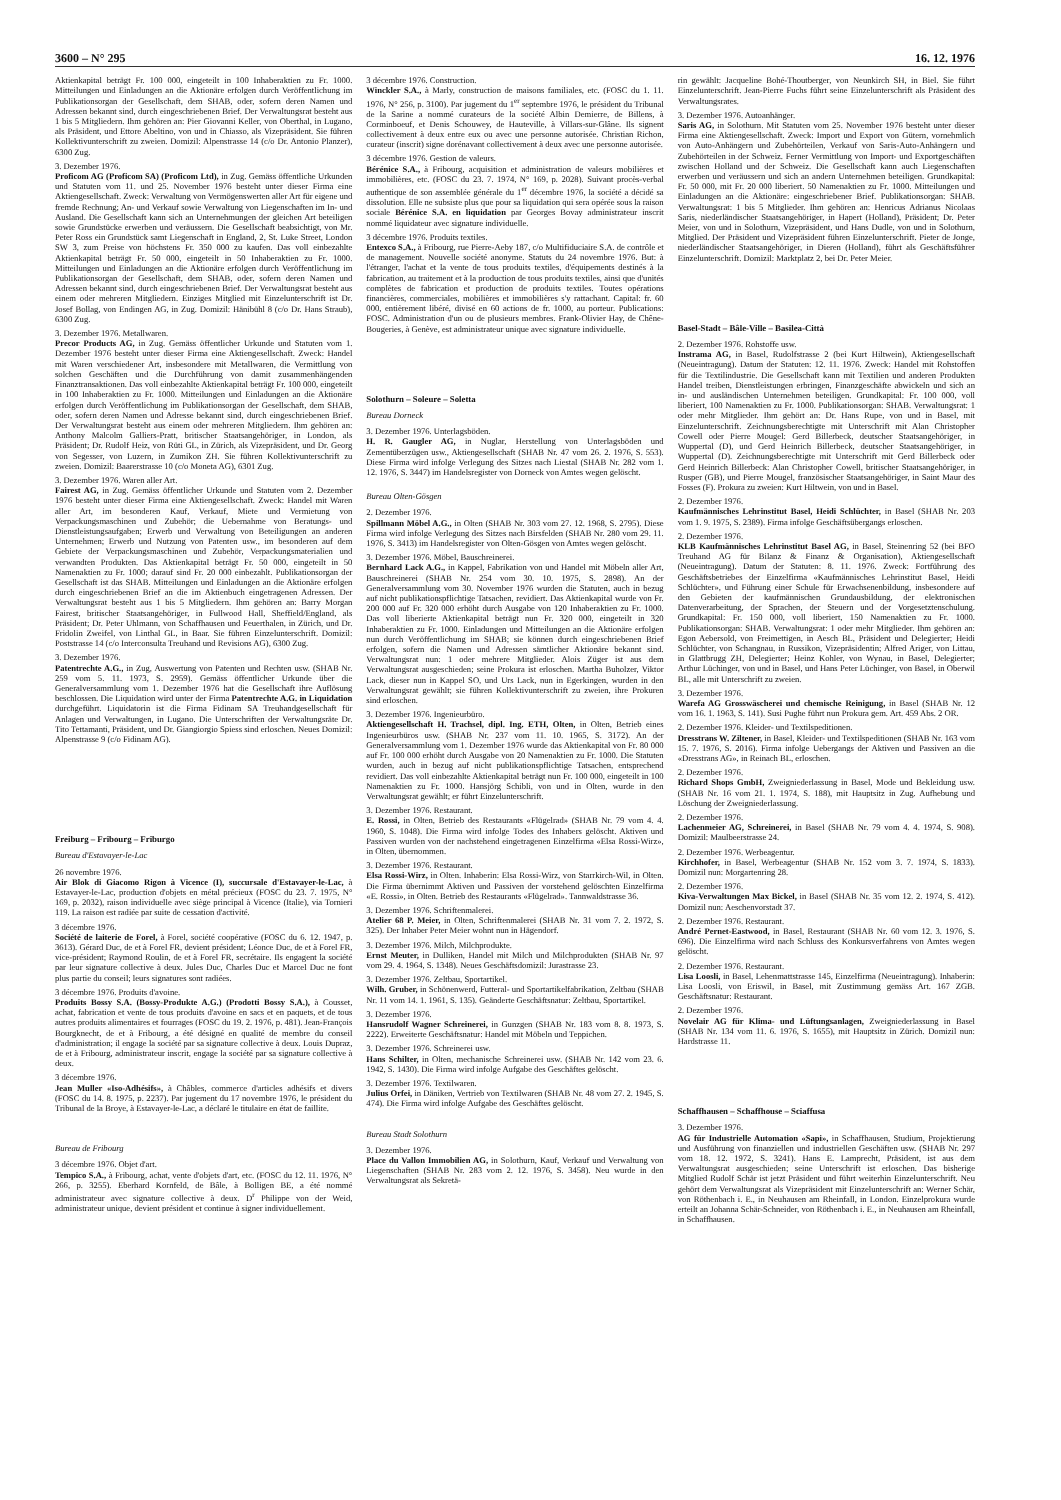3600 – N° 295 16. 12. 1976
Aktienkapital beträgt Fr. 100 000, eingeteilt in 100 Inhaberaktien zu Fr. 1000. Mitteilungen und Einladungen an die Aktionäre erfolgen durch Veröffentlichung im Publikationsorgan der Gesellschaft, dem SHAB, oder, sofern deren Namen und Adressen bekannt sind, durch eingeschriebenen Brief. Der Verwaltungsrat besteht aus 1 bis 5 Mitgliedern. Ihm gehören an: Pier Giovanni Keller, von Oberthal, in Lugano, als Präsident, und Ettore Abeltino, von und in Chiasso, als Vizepräsident. Sie führen Kollektivunterschrift zu zweien. Domizil: Alpenstrasse 14 (c/o Dr. Antonio Planzer), 6300 Zug.
3. Dezember 1976.
Proficom AG (Proficom SA) (Proficom Ltd), in Zug. Gemäss öffentliche Urkunden und Statuten vom 11. und 25. November 1976 besteht unter dieser Firma eine Aktiengesellschaft. Zweck: Verwaltung von Vermögenswerten aller Art für eigene und fremde Rechnung; An- und Verkauf sowie Verwaltung von Liegenschaften im In- und Ausland. Die Gesellschaft kann sich an Unternehmungen der gleichen Art beteiligen sowie Grundstücke erwerben und veräussern. Die Gesellschaft beabsichtigt, von Mr. Peter Ross ein Grundstück samt Liegenschaft in England, 2, St. Luke Street, London SW 3, zum Preise von höchstens Fr. 350 000 zu kaufen. Das voll einbezahlte Aktienkapital beträgt Fr. 50 000, eingeteilt in 50 Inhaberaktien zu Fr. 1000. Mitteilungen und Einladungen an die Aktionäre erfolgen durch Veröffentlichung im Publikationsorgan der Gesellschaft, dem SHAB, oder, sofern deren Namen und Adressen bekannt sind, durch eingeschriebenen Brief. Der Verwaltungsrat besteht aus einem oder mehreren Mitgliedern. Einziges Mitglied mit Einzelunterschrift ist Dr. Josef Bollag, von Endingen AG, in Zug. Domizil: Hänibühl 8 (c/o Dr. Hans Straub), 6300 Zug.
3. Dezember 1976. Metallwaren.
Precor Products AG, in Zug. Gemäss öffentlicher Urkunde und Statuten vom 1. Dezember 1976 besteht unter dieser Firma eine Aktiengesellschaft. Zweck: Handel mit Waren verschiedener Art, insbesondere mit Metallwaren, die Vermittlung von solchen Geschäften und die Durchführung von damit zusammenhängenden Finanztransaktionen. Das voll einbezahlte Aktienkapital beträgt Fr. 100 000, eingeteilt in 100 Inhaberaktien zu Fr. 1000. Mitteilungen und Einladungen an die Aktionäre erfolgen durch Veröffentlichung im Publikationsorgan der Gesellschaft, dem SHAB, oder, sofern deren Namen und Adresse bekannt sind, durch eingeschriebenen Brief. Der Verwaltungsrat besteht aus einem oder mehreren Mitgliedern. Ihm gehören an: Anthony Malcolm Galliers-Pratt, britischer Staatsangehöriger, in London, als Präsident; Dr. Rudolf Heiz, von Rüti GL, in Zürich, als Vizepräsident, und Dr. Georg von Segesser, von Luzern, in Zumikon ZH. Sie führen Kollektivunterschrift zu zweien. Domizil: Baarerstrasse 10 (c/o Moneta AG), 6301 Zug.
3. Dezember 1976. Waren aller Art.
Fairest AG, in Zug. Gemäss öffentlicher Urkunde und Statuten vom 2. Dezember 1976 besteht unter dieser Firma eine Aktiengesellschaft. Zweck: Handel mit Waren aller Art, im besonderen Kauf, Verkauf, Miete und Vermietung von Verpackungsmaschinen und Zubehör; die Uebernahme von Beratungs- und Dienstleistungsaufgaben; Erwerb und Verwaltung von Beteiligungen an anderen Unternehmen; Erwerb und Nutzung von Patenten usw., im besonderen auf dem Gebiete der Verpackungsmaschinen und Zubehör, Verpackungsmaterialien und verwandten Produkten. Das Aktienkapital beträgt Fr. 50 000, eingeteilt in 50 Namenaktien zu Fr. 1000; darauf sind Fr. 20 000 einbezahlt. Publikationsorgan der Gesellschaft ist das SHAB. Mitteilungen und Einladungen an die Aktionäre erfolgen durch eingeschriebenen Brief an die im Aktienbuch eingetragenen Adressen. Der Verwaltungsrat besteht aus 1 bis 5 Mitgliedern. Ihm gehören an: Barry Morgan Fairest, britischer Staatsangehöriger, in Fullwood Hall, Sheffield/England, als Präsident; Dr. Peter Uhlmann, von Schaffhausen und Feuerthalen, in Zürich, und Dr. Fridolin Zweifel, von Linthal GL, in Baar. Sie führen Einzelunterschrift. Domizil: Poststrasse 14 (c/o Interconsulta Treuhand und Revisions AG), 6300 Zug.
3. Dezember 1976.
Patentrechte A.G., in Zug, Auswertung von Patenten und Rechten usw. (SHAB Nr. 259 vom 5. 11. 1973, S. 2959). Gemäss öffentlicher Urkunde über die Generalversammlung vom 1. Dezember 1976 hat die Gesellschaft ihre Auflösung beschlossen. Die Liquidation wird unter der Firma Patentrechte A.G. in Liquidation durchgeführt. Liquidatorin ist die Firma Fidinam SA Treuhandgesellschaft für Anlagen und Verwaltungen, in Lugano. Die Unterschriften der Verwaltungsräte Dr. Tito Tettamanti, Präsident, und Dr. Giangiorgio Spiess sind erloschen. Neues Domizil: Alpenstrasse 9 (c/o Fidinam AG).
Freiburg – Fribourg – Friburgo
Bureau d'Estavayer-le-Lac
26 novembre 1976.
Air Blok di Giacomo Rigon à Vicence (I), succursale d'Estavayer-le-Lac, à Estavayer-le-Lac, production d'objets en métal précieux (FOSC du 23. 7. 1975, N° 169, p. 2032), raison individuelle avec siège principal à Vicence (Italie), via Tornieri 119. La raison est radiée par suite de cessation d'activité.
3 décembre 1976.
Société de laiterie de Forel, à Forel, société coopérative (FOSC du 6. 12. 1947, p. 3613). Gérard Duc, de et à Forel FR, devient président; Léonce Duc, de et à Forel FR, vice-président; Raymond Roulin, de et à Forel FR, secrétaire. Ils engagent la société par leur signature collective à deux. Jules Duc, Charles Duc et Marcel Duc ne font plus partie du conseil; leurs signatures sont radiées.
3 décembre 1976. Produits d'avoine.
Produits Bossy S.A. (Bossy-Produkte A.G.) (Prodotti Bossy S.A.), à Cousset, achat, fabrication et vente de tous produits d'avoine en sacs et en paquets, et de tous autres produits alimentaires et fourrages (FOSC du 19. 2. 1976, p. 481). Jean-François Bourgknecht, de et à Fribourg, a été désigné en qualité de membre du conseil d'administration; il engage la société par sa signature collective à deux. Louis Dupraz, de et à Fribourg, administrateur inscrit, engage la société par sa signature collective à deux.
3 décembre 1976.
Jean Muller «Iso-Adhésifs», à Châbles, commerce d'articles adhésifs et divers (FOSC du 14. 8. 1975, p. 2237). Par jugement du 17 novembre 1976, le président du Tribunal de la Broye, à Estavayer-le-Lac, a déclaré le titulaire en état de faillite.
Bureau de Fribourg
3 décembre 1976. Objet d'art.
Tempico S.A., à Fribourg, achat, vente d'objets d'art, etc. (FOSC du 12. 11. 1976, N° 266, p. 3255). Eberhard Kornfeld, de Bâle, à Bolligen BE, a été nommé administrateur avec signature collective à deux. D<sup>r</sup> Philippe von der Weid, administrateur unique, devient président et continue à signer individuellement.
3 décembre 1976. Construction.
Winckler S.A., à Marly, construction de maisons familiales, etc. (FOSC du 1. 11. 1976, N° 256, p. 3100). Par jugement du 1<sup>er</sup> septembre 1976, le président du Tribunal de la Sarine a nommé curateurs de la société Albin Demierre, de Billens, à Corminboeuf, et Denis Schouwey, de Hauteville, à Villars-sur-Glâne. Ils signent collectivement à deux entre eux ou avec une personne autorisée. Christian Richon, curateur (inscrit) signe dorénavant collectivement à deux avec une personne autorisée.
3 décembre 1976. Gestion de valeurs.
Bérénice S.A., à Fribourg, acquisition et administration de valeurs mobilières et immobilières, etc. (FOSC du 23. 7. 1974, N° 169, p. 2028). Suivant procès-verbal authentique de son assemblée générale du 1<sup>er</sup> décembre 1976, la société a décidé sa dissolution. Elle ne subsiste plus que pour sa liquidation qui sera opérée sous la raison sociale Bérénice S.A. en liquidation par Georges Bovay administrateur inscrit nommé liquidateur avec signature individuelle.
3 décembre 1976. Produits textiles.
Entexco S.A., à Fribourg, rue Pierre-Aeby 187, c/o Multifiduciaire S.A. de contrôle et de management. Nouvelle société anonyme. Statuts du 24 novembre 1976. But: à l'étranger, l'achat et la vente de tous produits textiles, d'équipements destinés à la fabrication, au traitement et à la production de tous produits textiles, ainsi que d'unités complètes de fabrication et production de produits textiles. Toutes opérations financières, commerciales, mobilières et immobilières s'y rattachant. Capital: fr. 60 000, entièrement libéré, divisé en 60 actions de fr. 1000, au porteur. Publications: FOSC. Administration d'un ou de plusieurs membres. Frank-Olivier Hay, de Chêne-Bougeries, à Genève, est administrateur unique avec signature individuelle.
Solothurn – Soleure – Soletta
Bureau Dorneck
3. Dezember 1976. Unterlagsböden.
H. R. Gaugler AG, in Nuglar, Herstellung von Unterlagsböden und Zementüberzügen usw., Aktiengesellschaft (SHAB Nr. 47 vom 26. 2. 1976, S. 553). Diese Firma wird infolge Verlegung des Sitzes nach Liestal (SHAB Nr. 282 vom 1. 12. 1976, S. 3447) im Handelsregister von Dorneck von Amtes wegen gelöscht.
Bureau Olten-Gösgen
2. Dezember 1976.
Spillmann Möbel A.G., in Olten (SHAB Nr. 303 vom 27. 12. 1968, S. 2795). Diese Firma wird infolge Verlegung des Sitzes nach Birsfelden (SHAB Nr. 280 vom 29. 11. 1976, S. 3413) im Handelsregister von Olten-Gösgen von Amtes wegen gelöscht.
3. Dezember 1976. Möbel, Bauschreinerei.
Bernhard Lack A.G., in Kappel, Fabrikation von und Handel mit Möbeln aller Art, Bauschreinerei (SHAB Nr. 254 vom 30. 10. 1975, S. 2898). An der Generalversammlung vom 30. November 1976 wurden die Statuten, auch in bezug auf nicht publikationspflichtige Tatsachen, revidiert. Das Aktienkapital wurde von Fr. 200 000 auf Fr. 320 000 erhöht durch Ausgabe von 120 Inhaberaktien zu Fr. 1000. Das voll liberierte Aktienkapital beträgt nun Fr. 320 000, eingeteilt in 320 Inhaberaktien zu Fr. 1000. Einladungen und Mitteilungen an die Aktionäre erfolgen nun durch Veröffentlichung im SHAB; sie können durch eingeschriebenen Brief erfolgen, sofern die Namen und Adressen sämtlicher Aktionäre bekannt sind. Verwaltungsrat nun: 1 oder mehrere Mitglieder. Alois Züger ist aus dem Verwaltungsrat ausgeschieden; seine Prokura ist erloschen. Martha Buholzer, Viktor Lack, dieser nun in Kappel SO, und Urs Lack, nun in Egerkingen, wurden in den Verwaltungsrat gewählt; sie führen Kollektivunterschrift zu zweien, ihre Prokuren sind erloschen.
3. Dezember 1976. Ingenieurbüro.
Aktiengesellschaft H. Trachsel, dipl. Ing. ETH, Olten, in Olten, Betrieb eines Ingenieurbüros usw. (SHAB Nr. 237 vom 11. 10. 1965, S. 3172). An der Generalversammlung vom 1. Dezember 1976 wurde das Aktienkapital von Fr. 80 000 auf Fr. 100 000 erhöht durch Ausgabe von 20 Namenaktien zu Fr. 1000. Die Statuten wurden, auch in bezug auf nicht publikationspflichtige Tatsachen, entsprechend revidiert. Das voll einbezahlte Aktienkapital beträgt nun Fr. 100 000, eingeteilt in 100 Namenaktien zu Fr. 1000. Hansjörg Schibli, von und in Olten, wurde in den Verwaltungsrat gewählt; er führt Einzelunterschrift.
3. Dezember 1976. Restaurant.
E. Rossi, in Olten, Betrieb des Restaurants «Flügelrad» (SHAB Nr. 79 vom 4. 4. 1960, S. 1048). Die Firma wird infolge Todes des Inhabers gelöscht. Aktiven und Passiven wurden von der nachstehend eingetragenen Einzelfirma «Elsa Rossi-Wirz», in Olten, übernommen.
3. Dezember 1976. Restaurant.
Elsa Rossi-Wirz, in Olten. Inhaberin: Elsa Rossi-Wirz, von Starrkirch-Wil, in Olten. Die Firma übernimmt Aktiven und Passiven der vorstehend gelöschten Einzelfirma «E. Rossi», in Olten. Betrieb des Restaurants «Flügelrad». Tannwaldstrasse 36.
3. Dezember 1976. Schriftenmalerei.
Atelier 68 P. Meier, in Olten, Schriftenmalerei (SHAB Nr. 31 vom 7. 2. 1972, S. 325). Der Inhaber Peter Meier wohnt nun in Hägendorf.
3. Dezember 1976. Milch, Milchprodukte.
Ernst Meuter, in Dulliken, Handel mit Milch und Milchprodukten (SHAB Nr. 97 vom 29. 4. 1964, S. 1348). Neues Geschäftsdomizil: Jurastrasse 23.
3. Dezember 1976. Zeltbau, Sportartikel.
Wilh. Gruber, in Schönenwerd, Futteral- und Sportartikelfabrikation, Zeltbau (SHAB Nr. 11 vom 14. 1. 1961, S. 135). Geänderte Geschäftsnatur: Zeltbau, Sportartikel.
3. Dezember 1976.
Hansrudolf Wagner Schreinerei, in Gunzgen (SHAB Nr. 183 vom 8. 8. 1973, S. 2222). Erweiterte Geschäftsnatur: Handel mit Möbeln und Teppichen.
3. Dezember 1976. Schreinerei usw.
Hans Schilter, in Olten, mechanische Schreinerei usw. (SHAB Nr. 142 vom 23. 6. 1942, S. 1430). Die Firma wird infolge Aufgabe des Geschäftes gelöscht.
3. Dezember 1976. Textilwaren.
Julius Orfei, in Däniken, Vertrieb von Textilwaren (SHAB Nr. 48 vom 27. 2. 1945, S. 474). Die Firma wird infolge Aufgabe des Geschäftes gelöscht.
Bureau Stadt Solothurn
3. Dezember 1976.
Place du Vallon Immobilien AG, in Solothurn, Kauf, Verkauf und Verwaltung von Liegenschaften (SHAB Nr. 283 vom 2. 12. 1976, S. 3458). Neu wurde in den Verwaltungsrat als Sekretä-
rin gewählt: Jacqueline Bohé-Thoutberger, von Neunkirch SH, in Biel. Sie führt Einzelunterschrift. Jean-Pierre Fuchs führt seine Einzelunterschrift als Präsident des Verwaltungsrates.
3. Dezember 1976. Autoanhänger.
Saris AG, in Solothurn. Mit Statuten vom 25. November 1976 besteht unter dieser Firma eine Aktiengesellschaft. Zweck: Import und Export von Gütern, vornehmlich von Auto-Anhängern und Zubehörteilen, Verkauf von Saris-Auto-Anhängern und Zubehörteilen in der Schweiz. Ferner Vermittlung von Import- und Exportgeschäften zwischen Holland und der Schweiz. Die Gesellschaft kann auch Liegenschaften erwerben und veräussern und sich an andern Unternehmen beteiligen. Grundkapital: Fr. 50 000, mit Fr. 20 000 liberiert. 50 Namenaktien zu Fr. 1000. Mitteilungen und Einladungen an die Aktionäre: eingeschriebener Brief. Publikationsorgan: SHAB. Verwaltungsrat: 1 bis 5 Mitglieder. Ihm gehören an: Henricus Adrianus Nicolaas Saris, niederländischer Staatsangehöriger, in Hapert (Holland), Präsident; Dr. Peter Meier, von und in Solothurn, Vizepräsident, und Hans Dudle, von und in Solothurn, Mitglied. Der Präsident und Vizepräsident führen Einzelunterschrift. Pieter de Jonge, niederländischer Staatsangehöriger, in Dieren (Holland), führt als Geschäftsführer Einzelunterschrift. Domizil: Marktplatz 2, bei Dr. Peter Meier.
Basel-Stadt – Bâle-Ville – Basilea-Città
2. Dezember 1976. Rohstoffe usw.
Instrama AG, in Basel, Rudolfstrasse 2 (bei Kurt Hiltwein), Aktiengesellschaft (Neueintragung). Datum der Statuten: 12. 11. 1976. Zweck: Handel mit Rohstoffen für die Textilindustrie. Die Gesellschaft kann mit Textilien und anderen Produkten Handel treiben, Dienstleistungen erbringen, Finanzgeschäfte abwickeln und sich an in- und ausländischen Unternehmen beteiligen. Grundkapital: Fr. 100 000, voll liberiert, 100 Namenaktien zu Fr. 1000. Publikationsorgan: SHAB. Verwaltungsrat: 1 oder mehr Mitglieder. Ihm gehört an: Dr. Hans Rupe, von und in Basel, mit Einzelunterschrift. Zeichnungsberechtigte mit Unterschrift mit Alan Christopher Cowell oder Pierre Mougel: Gerd Billerbeck, deutscher Staatsangehöriger, in Wuppertal (D), und Gerd Heinrich Billerbeck, deutscher Staatsangehöriger, in Wuppertal (D). Zeichnungsberechtigte mit Unterschrift mit Gerd Billerbeck oder Gerd Heinrich Billerbeck: Alan Christopher Cowell, britischer Staatsangehöriger, in Rusper (GB), und Pierre Mougel, französischer Staatsangehöriger, in Saint Maur des Fosses (F). Prokura zu zweien: Kurt Hiltwein, von und in Basel.
2. Dezember 1976.
Kaufmännisches Lehrinstitut Basel, Heidi Schlüchter, in Basel (SHAB Nr. 203 vom 1. 9. 1975, S. 2389). Firma infolge Geschäftsübergangs erloschen.
2. Dezember 1976.
KLB Kaufmännisches Lehrinstitut Basel AG, in Basel, Steinenring 52 (bei BFO Treuhand AG für Bilanz & Finanz & Organisation), Aktiengesellschaft (Neueintragung). Datum der Statuten: 8. 11. 1976. Zweck: Fortführung des Geschäftsbetriebes der Einzelfirma «Kaufmännisches Lehrinstitut Basel, Heidi Schlüchter», und Führung einer Schule für Erwachsenenbildung, insbesondere auf den Gebieten der kaufmännischen Grundausbildung, der elektronischen Datenverarbeitung, der Sprachen, der Steuern und der Vorgesetztenschulung. Grundkapital: Fr. 150 000, voll liberiert, 150 Namenaktien zu Fr. 1000. Publikationsorgan: SHAB. Verwaltungsrat: 1 oder mehr Mitglieder. Ihm gehören an: Egon Aebersold, von Freimettigen, in Aesch BL, Präsident und Delegierter; Heidi Schlüchter, von Schangnau, in Russikon, Vizepräsidentin; Alfred Ariger, von Littau, in Glattbrugg ZH, Delegierter; Heinz Kohler, von Wynau, in Basel, Delegierter; Arthur Lüchinger, von und in Basel, und Hans Peter Lüchinger, von Basel, in Oberwil BL, alle mit Unterschrift zu zweien.
3. Dezember 1976.
Warefa AG Grosswäscherei und chemische Reinigung, in Basel (SHAB Nr. 12 vom 16. 1. 1963, S. 141). Susi Pughe führt nun Prokura gem. Art. 459 Abs. 2 OR.
2. Dezember 1976. Kleider- und Textilspeditionen.
Dresstrans W. Ziltener, in Basel, Kleider- und Textilspeditionen (SHAB Nr. 163 vom 15. 7. 1976, S. 2016). Firma infolge Uebergangs der Aktiven und Passiven an die «Dresstrans AG», in Reinach BL, erloschen.
2. Dezember 1976.
Richard Shops GmbH, Zweigniederlassung in Basel, Mode und Bekleidung usw. (SHAB Nr. 16 vom 21. 1. 1974, S. 188), mit Hauptsitz in Zug. Aufhebung und Löschung der Zweigniederlassung.
2. Dezember 1976.
Lachenmeier AG, Schreinerei, in Basel (SHAB Nr. 79 vom 4. 4. 1974, S. 908). Domizil: Maulbeerstrasse 24.
2. Dezember 1976. Werbeagentur.
Kirchhofer, in Basel, Werbeagentur (SHAB Nr. 152 vom 3. 7. 1974, S. 1833). Domizil nun: Morgartenring 28.
2. Dezember 1976.
Kiva-Verwaltungen Max Bickel, in Basel (SHAB Nr. 35 vom 12. 2. 1974, S. 412). Domizil nun: Aeschenvorstadt 37.
2. Dezember 1976. Restaurant.
André Pernet-Eastwood, in Basel, Restaurant (SHAB Nr. 60 vom 12. 3. 1976, S. 696). Die Einzelfirma wird nach Schluss des Konkursverfahrens von Amtes wegen gelöscht.
2. Dezember 1976. Restaurant.
Lisa Loosli, in Basel, Lehenmattstrasse 145, Einzelfirma (Neueintragung). Inhaberin: Lisa Loosli, von Eriswil, in Basel, mit Zustimmung gemäss Art. 167 ZGB. Geschäftsnatur: Restaurant.
2. Dezember 1976.
Novelair AG für Klima- und Lüftungsanlagen, Zweigniederlassung in Basel (SHAB Nr. 134 vom 11. 6. 1976, S. 1655), mit Hauptsitz in Zürich. Domizil nun: Hardstrasse 11.
Schaffhausen – Schaffhouse – Sciaffusa
3. Dezember 1976.
AG für Industrielle Automation «Sapi», in Schaffhausen, Studium, Projektierung und Ausführung von finanziellen und industriellen Geschäften usw. (SHAB Nr. 297 vom 18. 12. 1972, S. 3241). Hans E. Lamprecht, Präsident, ist aus dem Verwaltungsrat ausgeschieden; seine Unterschrift ist erloschen. Das bisherige Mitglied Rudolf Schär ist jetzt Präsident und führt weiterhin Einzelunterschrift. Neu gehört dem Verwaltungsrat als Vizepräsident mit Einzelunterschrift an: Werner Schär, von Röthenbach i. E., in Neuhausen am Rheinfall, in London. Einzelprokura wurde erteilt an Johanna Schär-Schneider, von Röthenbach i. E., in Neuhausen am Rheinfall, in Schaffhausen.